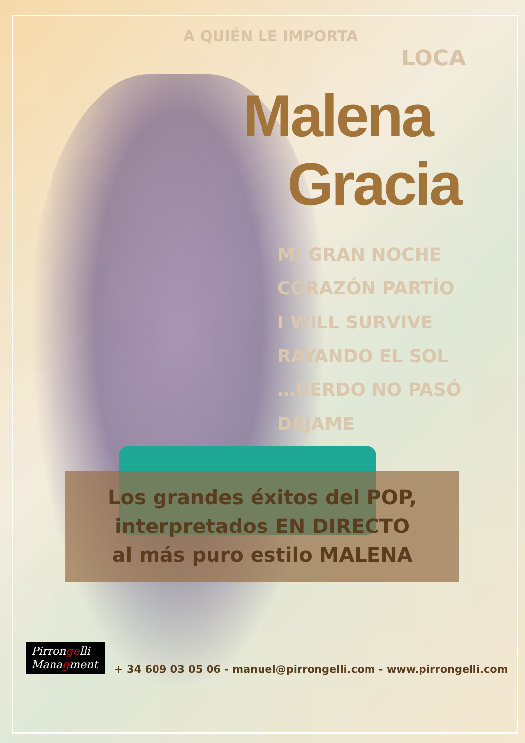A QUIÉN LE IMPORTA
LOCA
Malena
Gracia
MI GRAN NOCHE
CORAZÓN PARTÍO
I WILL SURVIVE
RAYANDO EL SOL
…UERDO NO PASÓ
DÉJAME
Los grandes éxitos del POP,
interpretados EN DIRECTO
al más puro estilo MALENA
Pirrongelli
Managment
+ 34 609 03 05 06 - manuel@pirrongelli.com - www.pirrongelli.com